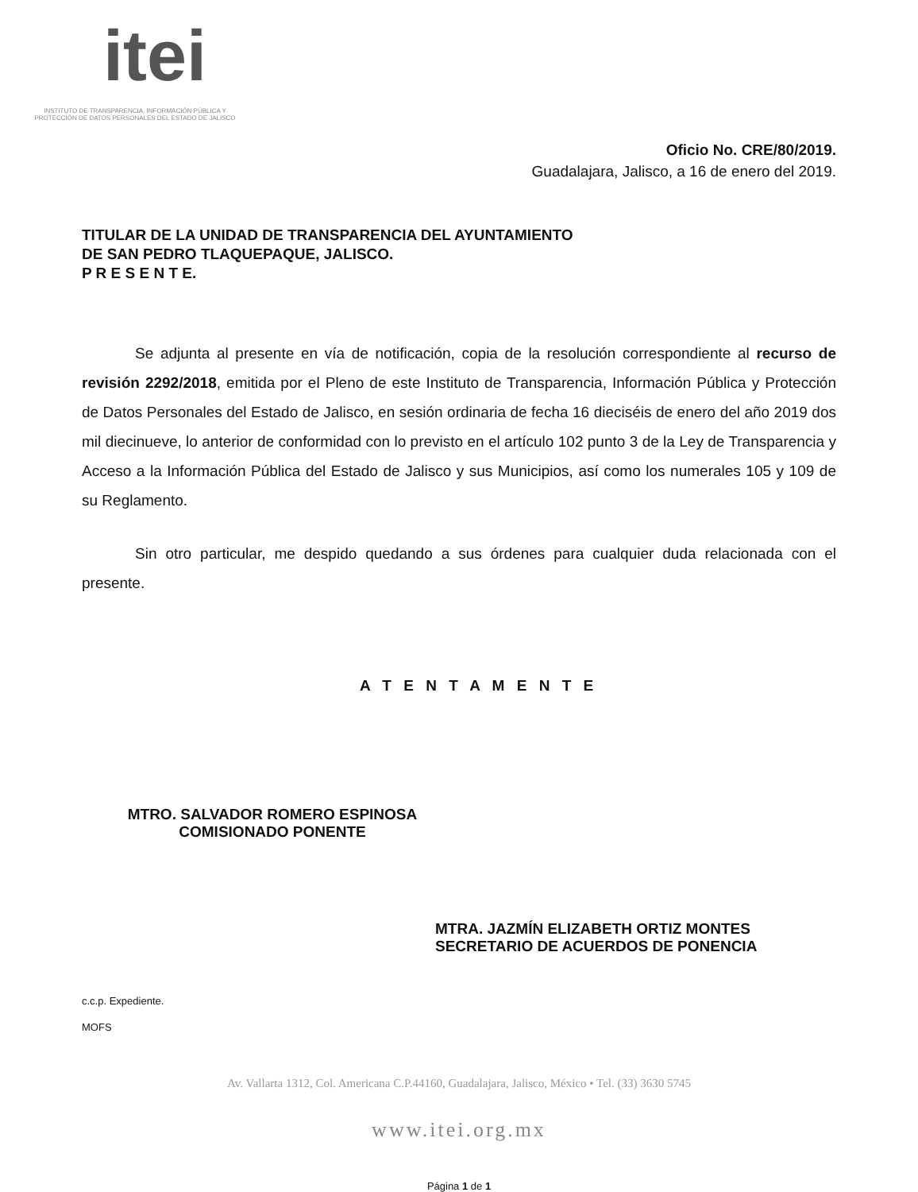itei
INSTITUTO DE TRANSPARENCIA, INFORMACIÓN PÚBLICA Y PROTECCIÓN DE DATOS PERSONALES DEL ESTADO DE JALISCO
Oficio No. CRE/80/2019.
Guadalajara, Jalisco, a 16 de enero del 2019.
TITULAR DE LA UNIDAD DE TRANSPARENCIA DEL AYUNTAMIENTO
DE SAN PEDRO TLAQUEPAQUE, JALISCO.
P R E S E N T E.
Se adjunta al presente en vía de notificación, copia de la resolución correspondiente al recurso de revisión 2292/2018, emitida por el Pleno de este Instituto de Transparencia, Información Pública y Protección de Datos Personales del Estado de Jalisco, en sesión ordinaria de fecha 16 dieciséis de enero del año 2019 dos mil diecinueve, lo anterior de conformidad con lo previsto en el artículo 102 punto 3 de la Ley de Transparencia y Acceso a la Información Pública del Estado de Jalisco y sus Municipios, así como los numerales 105 y 109 de su Reglamento.
Sin otro particular, me despido quedando a sus órdenes para cualquier duda relacionada con el presente.
A T E N T A M E N T E
MTRO. SALVADOR ROMERO ESPINOSA
COMISIONADO PONENTE
MTRA. JAZMÍN ELIZABETH ORTIZ MONTES
SECRETARIO DE ACUERDOS DE PONENCIA
c.c.p. Expediente.
MOFS
Av. Vallarta 1312, Col. Americana C.P.44160, Guadalajara, Jalisco, México • Tel. (33) 3630 5745
www.itei.org.mx
Página 1 de 1